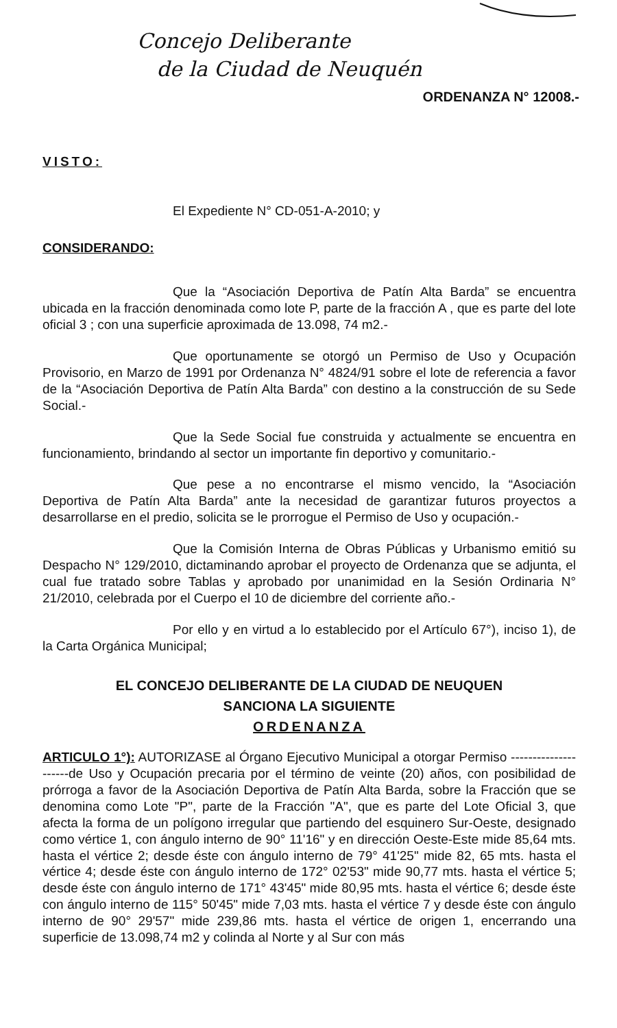Concejo Deliberante
de la Ciudad de Neuquén
ORDENANZA N° 12008.-
VISTO:
El Expediente N° CD-051-A-2010; y
CONSIDERANDO:
Que la “Asociación Deportiva de Patín Alta Barda” se encuentra ubicada en la fracción denominada como lote P, parte de la fracción A , que es parte del lote oficial 3 ; con una superficie aproximada de 13.098, 74 m2.-
Que oportunamente se otorgó un Permiso de Uso y Ocupación Provisorio, en Marzo de 1991 por Ordenanza N° 4824/91 sobre el lote de referencia a favor de la “Asociación Deportiva de Patín Alta Barda” con destino a la construcción de su Sede Social.-
Que la Sede Social fue construida y actualmente se encuentra en funcionamiento, brindando al sector un importante fin deportivo y comunitario.-
Que pese a no encontrarse el mismo vencido, la “Asociación Deportiva de Patín Alta Barda” ante la necesidad de garantizar futuros proyectos a desarrollarse en el predio, solicita se le prorrogue el Permiso de Uso y ocupación.-
Que la Comisión Interna de Obras Públicas y Urbanismo emitió su Despacho N° 129/2010, dictaminando aprobar el proyecto de Ordenanza que se adjunta, el cual fue tratado sobre Tablas y aprobado por unanimidad en la Sesión Ordinaria N° 21/2010, celebrada por el Cuerpo el 10 de diciembre del corriente año.-
Por ello y en virtud a lo establecido por el Artículo 67°), inciso 1), de la Carta Orgánica Municipal;
EL CONCEJO DELIBERANTE DE LA CIUDAD DE NEUQUEN
SANCIONA LA SIGUIENTE
ORDENANZA
ARTICULO 1°): AUTORIZASE al Órgano Ejecutivo Municipal a otorgar Permiso ---------------------de Uso y Ocupación precaria por el término de veinte (20) años, con posibilidad de prórroga a favor de la Asociación Deportiva de Patín Alta Barda, sobre la Fracción que se denomina como Lote "P", parte de la Fracción "A", que es parte del Lote Oficial 3, que afecta la forma de un polígono irregular que partiendo del esquinero Sur-Oeste, designado como vértice 1, con ángulo interno de 90° 11'16" y en dirección Oeste-Este mide 85,64 mts. hasta el vértice 2; desde éste con ángulo interno de 79° 41'25" mide 82, 65 mts. hasta el vértice 4; desde éste con ángulo interno de 172° 02'53" mide 90,77 mts. hasta el vértice 5; desde éste con ángulo interno de 171° 43'45" mide 80,95 mts. hasta el vértice 6; desde éste con ángulo interno de 115° 50'45" mide 7,03 mts. hasta el vértice 7 y desde éste con ángulo interno de 90° 29'57" mide 239,86 mts. hasta el vértice de origen 1, encerrando una superficie de 13.098,74 m2 y colinda al Norte y al Sur con más